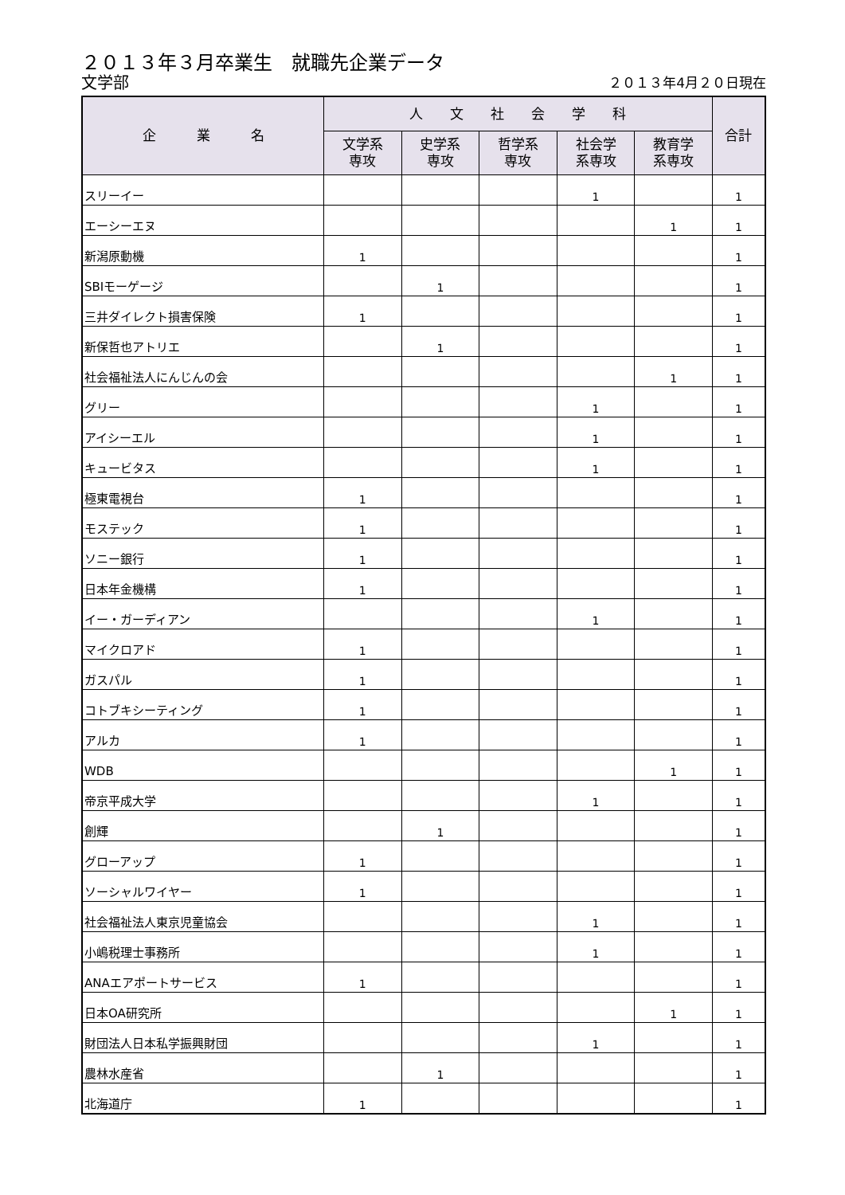２０１３年３月卒業生　就職先企業データ
文学部 ２０１３年4月２０日現在
| 企 業 名 | 人 文 社 会 学 科 | | | | | 合計 |
| --- | --- | --- | --- | --- | --- | --- |
| | 文学系 専攻 | 史学系 専攻 | 哲学系 専攻 | 社会学 系専攻 | 教育学 系専攻 | |
| スリーイー | | | | 1 | | 1 |
| エーシーエヌ | | | | | 1 | 1 |
| 新潟原動機 | 1 | | | | | 1 |
| SBIモーゲージ | | 1 | | | | 1 |
| 三井ダイレクト損害保険 | 1 | | | | | 1 |
| 新保哲也アトリエ | | 1 | | | | 1 |
| 社会福祉法人にんじんの会 | | | | | 1 | 1 |
| グリー | | | | 1 | | 1 |
| アイシーエル | | | | 1 | | 1 |
| キュービタス | | | | 1 | | 1 |
| 極東電視台 | 1 | | | | | 1 |
| モステック | 1 | | | | | 1 |
| ソニー銀行 | 1 | | | | | 1 |
| 日本年金機構 | 1 | | | | | 1 |
| イー・ガーディアン | | | | 1 | | 1 |
| マイクロアド | 1 | | | | | 1 |
| ガスパル | 1 | | | | | 1 |
| コトブキシーティング | 1 | | | | | 1 |
| アルカ | 1 | | | | | 1 |
| WDB | | | | | 1 | 1 |
| 帝京平成大学 | | | | 1 | | 1 |
| 創輝 | | 1 | | | | 1 |
| グローアップ | 1 | | | | | 1 |
| ソーシャルワイヤー | 1 | | | | | 1 |
| 社会福祉法人東京児童協会 | | | | 1 | | 1 |
| 小嶋税理士事務所 | | | | 1 | | 1 |
| ANAエアポートサービス | 1 | | | | | 1 |
| 日本OA研究所 | | | | | 1 | 1 |
| 財団法人日本私学振興財団 | | | | 1 | | 1 |
| 農林水産省 | | 1 | | | | 1 |
| 北海道庁 | 1 | | | | | 1 |